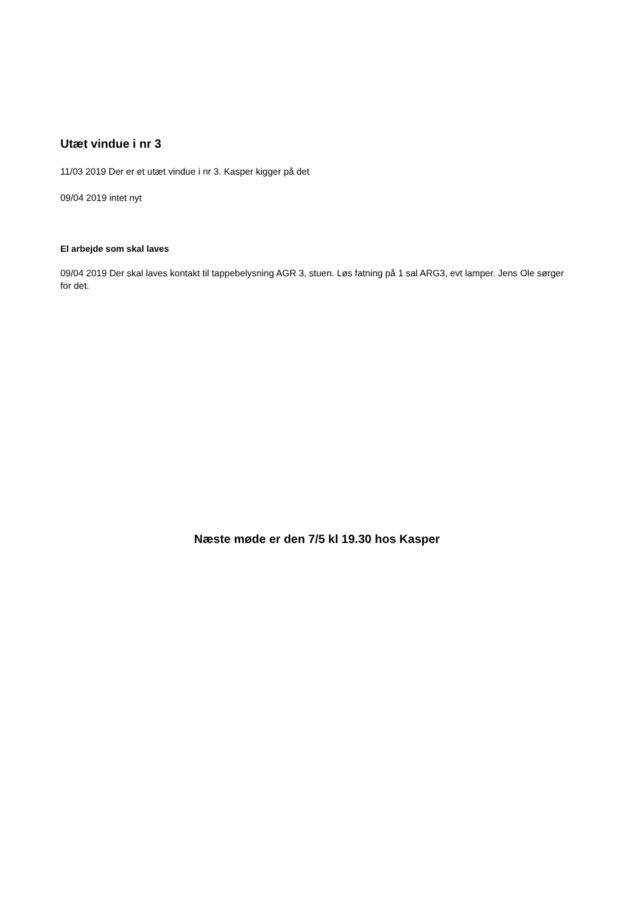Utæt vindue i nr 3
11/03 2019 Der er et utæt vindue i nr 3. Kasper kigger på det
09/04 2019 intet nyt
El arbejde som skal laves
09/04 2019 Der skal laves kontakt til tappebelysning AGR 3, stuen. Løs fatning på 1 sal ARG3, evt lamper. Jens Ole sørger for det.
Næste møde er den 7/5 kl 19.30 hos Kasper